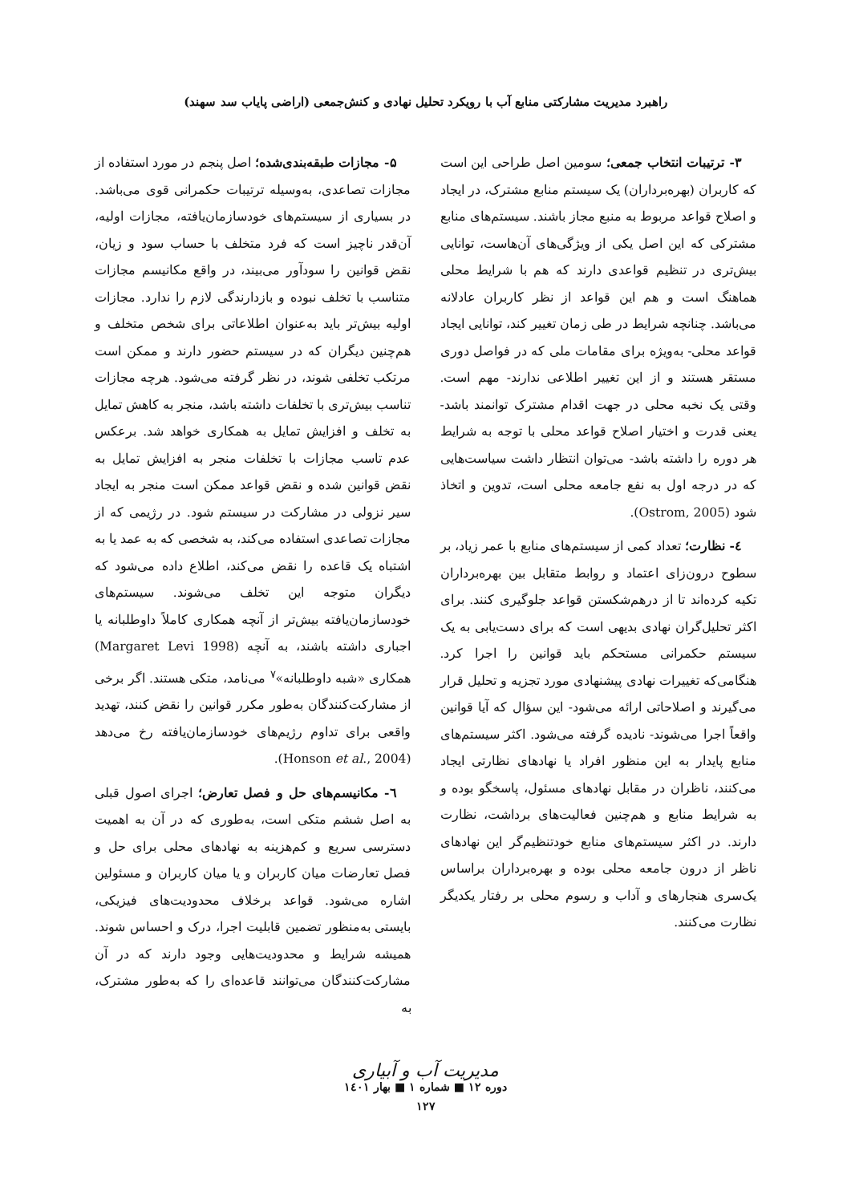راهبرد مدیریت مشارکتی منابع آب با رویکرد تحلیل نهادی و کنش‌جمعی (اراضی پایاب سد سهند)
۳- ترتیبات انتخاب جمعی؛ سومین اصل طراحی این است که کاربران (بهره‌برداران) یک سیستم منابع مشترک، در ایجاد و اصلاح قواعد مربوط به منبع مجاز باشند. سیستم‌های منابع مشترکی که این اصل یکی از ویژگی‌های آن‌هاست، توانایی بیش‌تری در تنظیم قواعدی دارند که هم با شرایط محلی هماهنگ است و هم این قواعد از نظر کاربران عادلانه می‌باشد. چنانچه شرایط در طی زمان تغییر کند، توانایی ایجاد قواعد محلی- به‌ویژه برای مقامات ملی که در فواصل دوری مستقر هستند و از این تغییر اطلاعی ندارند- مهم است. وقتی یک نخبه محلی در جهت اقدام مشترک توانمند باشد- یعنی قدرت و اختیار اصلاح قواعد محلی با توجه به شرایط هر دوره را داشته باشد- می‌توان انتظار داشت سیاست‌هایی که در درجه اول به نفع جامعه محلی است، تدوین و اتخاذ شود (Ostrom, 2005).
٤- نظارت؛ تعداد کمی از سیستم‌های منابع با عمر زیاد، بر سطوح درون‌زای اعتماد و روابط متقابل بین بهره‌برداران تکیه کرده‌اند تا از درهم‌شکستن قواعد جلوگیری کنند. برای اکثر تحلیل‌گران نهادی بدیهی است که برای دست‌یابی به یک سیستم حکمرانی مستحکم باید قوانین را اجرا کرد. هنگامی‌که تغییرات نهادی پیشنهادی مورد تجزیه و تحلیل قرار می‌گیرند و اصلاحاتی ارائه می‌شود- این سؤال که آیا قوانین واقعاً اجرا می‌شوند- نادیده گرفته می‌شود. اکثر سیستم‌های منابع پایدار به این منظور افراد یا نهادهای نظارتی ایجاد می‌کنند، ناظران در مقابل نهادهای مسئول، پاسخگو بوده و به شرایط منابع و هم‌چنین فعالیت‌های برداشت، نظارت دارند. در اکثر سیستم‌های منابع خودتنظیم‌گر این نهادهای ناظر از درون جامعه محلی بوده و بهره‌برداران براساس یک‌سری هنجارهای و آداب و رسوم محلی بر رفتار یکدیگر نظارت می‌کنند.
۵- مجازات طبقه‌بندی‌شده؛ اصل پنجم در مورد استفاده از مجازات تصاعدی، به‌وسیله ترتیبات حکمرانی قوی می‌باشد. در بسیاری از سیستم‌های خودسازمان‌یافته، مجازات اولیه، آن‌قدر ناچیز است که فرد متخلف با حساب سود و زیان، نقض قوانین را سودآور می‌بیند، در واقع مکانیسم مجازات متناسب با تخلف نبوده و بازدارندگی لازم را ندارد. مجازات اولیه بیش‌تر باید به‌عنوان اطلاعاتی برای شخص متخلف و هم‌چنین دیگران که در سیستم حضور دارند و ممکن است مرتکب تخلفی شوند، در نظر گرفته می‌شود. هرچه مجازات تناسب بیش‌تری با تخلفات داشته باشد، منجر به کاهش تمایل به تخلف و افزایش تمایل به همکاری خواهد شد. برعکس عدم تاسب مجازات با تخلفات منجر به افزایش تمایل به نقض قوانین شده و نقض قواعد ممکن است منجر به ایجاد سیر نزولی در مشارکت در سیستم شود. در رژیمی که از مجازات تصاعدی استفاده می‌کند، به شخصی که به عمد یا به اشتباه یک قاعده را نقض می‌کند، اطلاع داده می‌شود که دیگران متوجه این تخلف می‌شوند. سیستم‌های خودسازمان‌یافته بیش‌تر از آنچه همکاری کاملاً داوطلبانه یا اجباری داشته باشند، به آنچه (Margaret Levi 1998) همکاری «شبه داوطلبانه»<sup>۷</sup> می‌نامد، متکی هستند. اگر برخی از مشارکت‌کنندگان به‌طور مکرر قوانین را نقض کنند، تهدید واقعی برای تداوم رژیم‌های خودسازمان‌یافته رخ می‌دهد (Honson et al., 2004).
٦- مکانیسم‌های حل و فصل تعارض؛ اجرای اصول قبلی به اصل ششم متکی است، به‌طوری که در آن به اهمیت دسترسی سریع و کم‌هزینه به نهادهای محلی برای حل و فصل تعارضات میان کاربران و یا میان کاربران و مسئولین اشاره می‌شود. قواعد برخلاف محدودیت‌های فیزیکی، بایستی به‌منظور تضمین قابلیت اجرا، درک و احساس شوند. همیشه شرایط و محدودیت‌هایی وجود دارند که در آن مشارکت‌کنندگان می‌توانند قاعده‌ای را که به‌طور مشترک، به
مدیریت آب و آبیاری
دوره ۱۲ ■ شماره ۱ ■ بهار ۱٤۰۱
۱۲۷